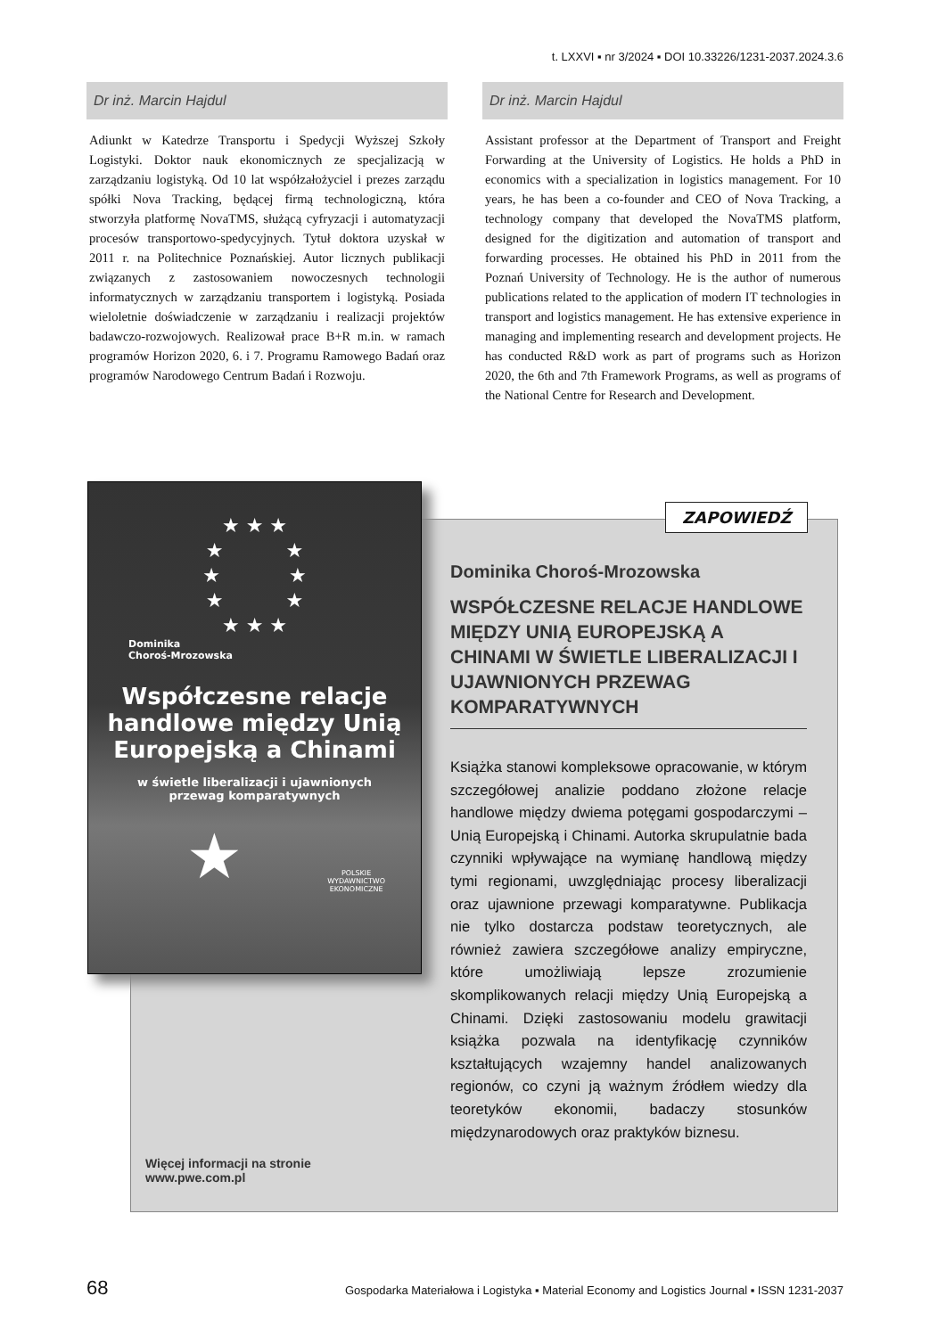t. LXXVI ▪ nr 3/2024 ▪ DOI 10.33226/1231-2037.2024.3.6
Dr inż. Marcin Hajdul
Adiunkt w Katedrze Transportu i Spedycji Wyższej Szkoły Logistyki. Doktor nauk ekonomicznych ze specjalizacją w zarządzaniu logistyką. Od 10 lat współzałożyciel i prezes zarządu spółki Nova Tracking, będącej firmą technologiczną, która stworzyła platformę NovaTMS, służącą cyfryzacji i automatyzacji procesów transportowo-spedycyjnych. Tytuł doktora uzyskał w 2011 r. na Politechnice Poznańskiej. Autor licznych publikacji związanych z zastosowaniem nowoczesnych technologii informatycznych w zarządzaniu transportem i logistyką. Posiada wieloletnie doświadczenie w zarządzaniu i realizacji projektów badawczo-rozwojowych. Realizował prace B+R m.in. w ramach programów Horizon 2020, 6. i 7. Programu Ramowego Badań oraz programów Narodowego Centrum Badań i Rozwoju.
Dr inż. Marcin Hajdul
Assistant professor at the Department of Transport and Freight Forwarding at the University of Logistics. He holds a PhD in economics with a specialization in logistics management. For 10 years, he has been a co-founder and CEO of Nova Tracking, a technology company that developed the NovaTMS platform, designed for the digitization and automation of transport and forwarding processes. He obtained his PhD in 2011 from the Poznań University of Technology. He is the author of numerous publications related to the application of modern IT technologies in transport and logistics management. He has extensive experience in managing and implementing research and development projects. He has conducted R&D work as part of programs such as Horizon 2020, the 6th and 7th Framework Programs, as well as programs of the National Centre for Research and Development.
ZAPOWIEDŹ
★ ★ ★
★ ★
★ ★
★ ★
★ ★ ★
Dominika
Choroś-Mrozowska
Współczesne relacje handlowe między Unią Europejską a Chinami
w świetle liberalizacji i ujawnionych
przewag komparatywnych
★ POLSKIE
WYDAWNICTWO
EKONOMICZNE
Dominika Choroś-Mrozowska
WSPÓŁCZESNE RELACJE HANDLOWE MIĘDZY UNIĄ EUROPEJSKĄ A CHINAMI W ŚWIETLE LIBERALIZACJI I UJAWNIONYCH PRZEWAG KOMPARATYWNYCH
Książka stanowi kompleksowe opracowanie, w którym szczegółowej analizie poddano złożone relacje handlowe między dwiema potęgami gospodarczymi – Unią Europejską i Chinami. Autorka skrupulatnie bada czynniki wpływające na wymianę handlową między tymi regionami, uwzględniając procesy liberalizacji oraz ujawnione przewagi komparatywne. Publikacja nie tylko dostarcza podstaw teoretycznych, ale również zawiera szczegółowe analizy empiryczne, które umożliwiają lepsze zrozumienie skomplikowanych relacji między Unią Europejską a Chinami. Dzięki zastosowaniu modelu grawitacji książka pozwala na identyfikację czynników kształtujących wzajemny handel analizowanych regionów, co czyni ją ważnym źródłem wiedzy dla teoretyków ekonomii, badaczy stosunków międzynarodowych oraz praktyków biznesu.
Więcej informacji na stronie
www.pwe.com.pl
68 Gospodarka Materiałowa i Logistyka ▪ Material Economy and Logistics Journal ▪ ISSN 1231-2037